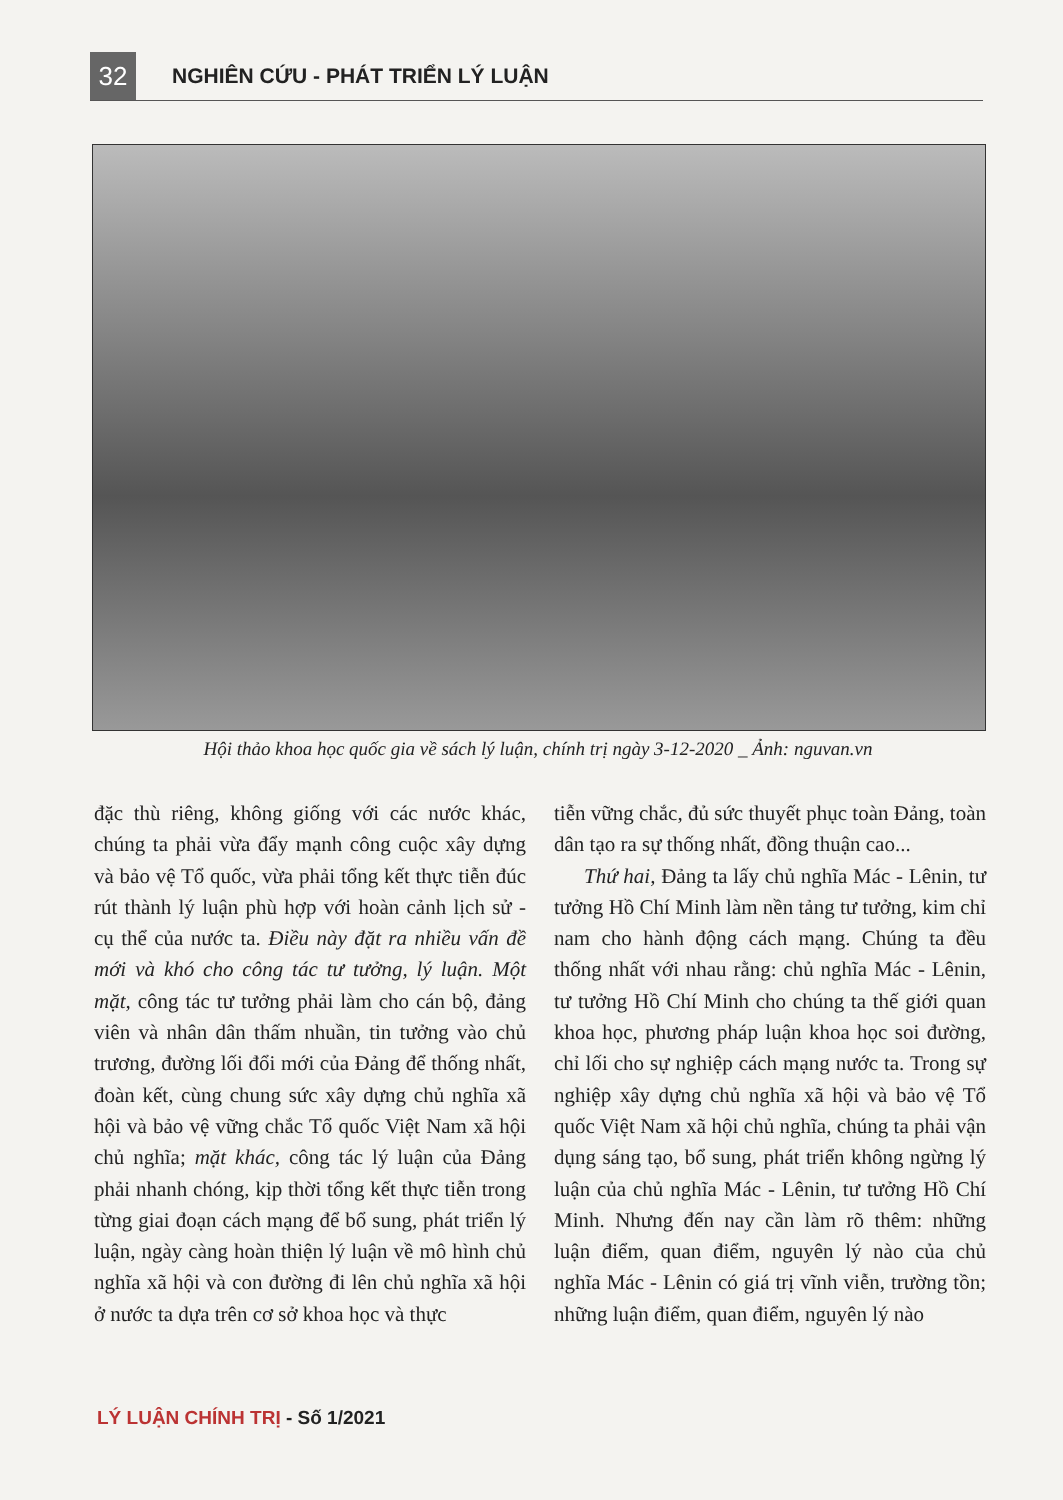32
NGHIÊN CỨU - PHÁT TRIỂN LÝ LUẬN
Hội thảo khoa học quốc gia về sách lý luận, chính trị ngày 3-12-2020 _ Ảnh: nguvan.vn
đặc thù riêng, không giống với các nước khác, chúng ta phải vừa đẩy mạnh công cuộc xây dựng và bảo vệ Tổ quốc, vừa phải tổng kết thực tiễn đúc rút thành lý luận phù hợp với hoàn cảnh lịch sử - cụ thể của nước ta. Điều này đặt ra nhiều vấn đề mới và khó cho công tác tư tưởng, lý luận. Một mặt, công tác tư tưởng phải làm cho cán bộ, đảng viên và nhân dân thấm nhuần, tin tưởng vào chủ trương, đường lối đổi mới của Đảng để thống nhất, đoàn kết, cùng chung sức xây dựng chủ nghĩa xã hội và bảo vệ vững chắc Tổ quốc Việt Nam xã hội chủ nghĩa; mặt khác, công tác lý luận của Đảng phải nhanh chóng, kịp thời tổng kết thực tiễn trong từng giai đoạn cách mạng để bổ sung, phát triển lý luận, ngày càng hoàn thiện lý luận về mô hình chủ nghĩa xã hội và con đường đi lên chủ nghĩa xã hội ở nước ta dựa trên cơ sở khoa học và thực
tiễn vững chắc, đủ sức thuyết phục toàn Đảng, toàn dân tạo ra sự thống nhất, đồng thuận cao...
Thứ hai, Đảng ta lấy chủ nghĩa Mác - Lênin, tư tưởng Hồ Chí Minh làm nền tảng tư tưởng, kim chỉ nam cho hành động cách mạng. Chúng ta đều thống nhất với nhau rằng: chủ nghĩa Mác - Lênin, tư tưởng Hồ Chí Minh cho chúng ta thế giới quan khoa học, phương pháp luận khoa học soi đường, chỉ lối cho sự nghiệp cách mạng nước ta. Trong sự nghiệp xây dựng chủ nghĩa xã hội và bảo vệ Tổ quốc Việt Nam xã hội chủ nghĩa, chúng ta phải vận dụng sáng tạo, bổ sung, phát triển không ngừng lý luận của chủ nghĩa Mác - Lênin, tư tưởng Hồ Chí Minh. Nhưng đến nay cần làm rõ thêm: những luận điểm, quan điểm, nguyên lý nào của chủ nghĩa Mác - Lênin có giá trị vĩnh viễn, trường tồn; những luận điểm, quan điểm, nguyên lý nào
LÝ LUẬN CHÍNH TRỊ - Số 1/2021